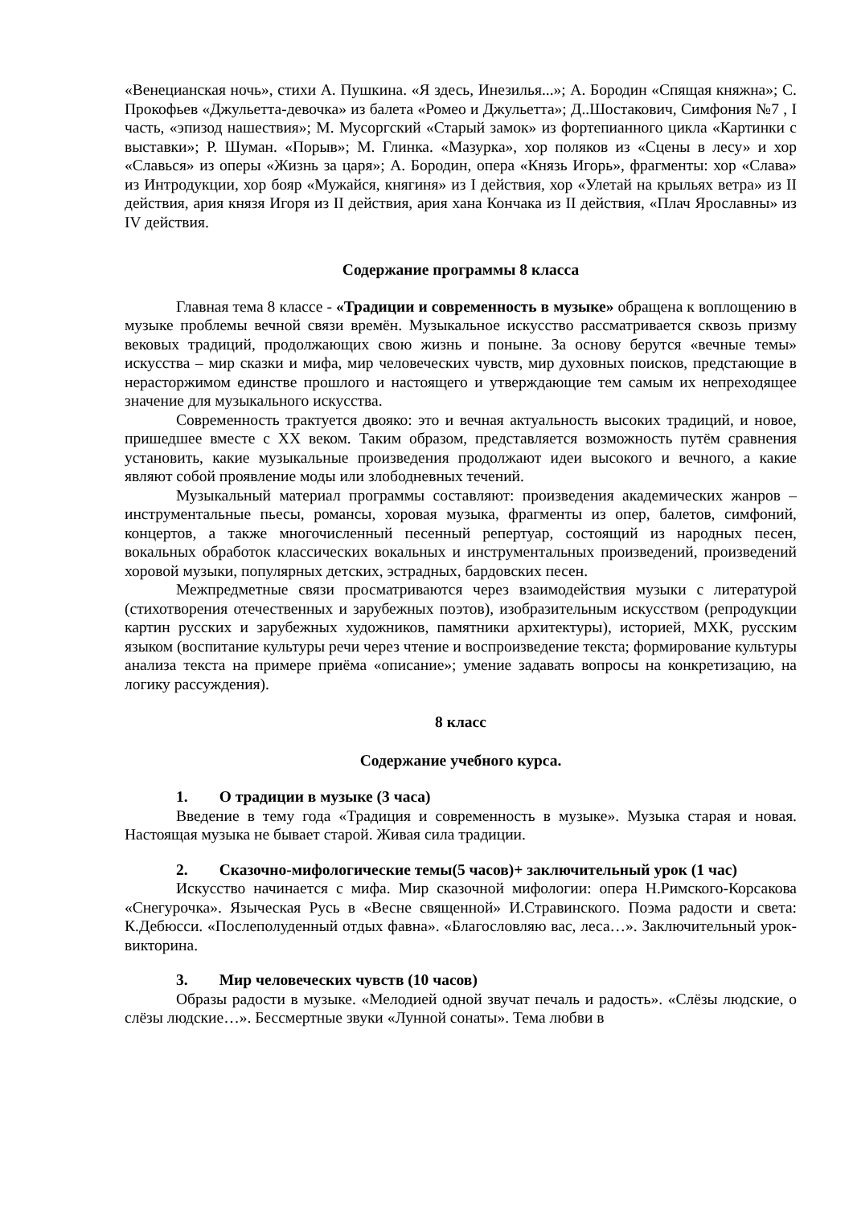«Венецианская ночь», стихи А. Пушкина. «Я здесь, Инезилья...»; А. Бородин «Спящая княжна»; С. Прокофьев «Джульетта-девочка» из балета «Ромео и Джульетта»; Д..Шостакович, Симфония №7 , I часть, «эпизод нашествия»; М. Мусоргский «Старый замок» из фортепианного цикла «Картинки с выставки»; Р. Шуман. «Порыв»; М. Глинка. «Мазурка», хор поляков из «Сцены в лесу» и хор «Славься» из оперы «Жизнь за царя»; А. Бородин, опера «Князь Игорь», фрагменты: хор «Слава» из Интродукции, хор бояр «Мужайся, княгиня» из I действия, хор «Улетай на крыльях ветра» из II действия, ария князя Игоря из II действия, ария хана Кончака из II действия, «Плач Ярославны» из IV действия.
Содержание программы 8 класса
Главная тема 8 классе - «Традиции и современность в музыке» обращена к воплощению в музыке проблемы вечной связи времён. Музыкальное искусство рассматривается сквозь призму вековых традиций, продолжающих свою жизнь и поныне. За основу берутся «вечные темы» искусства – мир сказки и мифа, мир человеческих чувств, мир духовных поисков, предстающие в нерасторжимом единстве прошлого и настоящего и утверждающие тем самым их непреходящее значение для музыкального искусства.
Современность трактуется двояко: это и вечная актуальность высоких традиций, и новое, пришедшее вместе с XX веком. Таким образом, представляется возможность путём сравнения установить, какие музыкальные произведения продолжают идеи высокого и вечного, а какие являют собой проявление моды или злободневных течений.
Музыкальный материал программы составляют: произведения академических жанров – инструментальные пьесы, романсы, хоровая музыка, фрагменты из опер, балетов, симфоний, концертов, а также многочисленный песенный репертуар, состоящий из народных песен, вокальных обработок классических вокальных и инструментальных произведений, произведений хоровой музыки, популярных детских, эстрадных, бардовских песен.
Межпредметные связи просматриваются через взаимодействия музыки с литературой (стихотворения отечественных и зарубежных поэтов), изобразительным искусством (репродукции картин русских и зарубежных художников, памятники архитектуры), историей, МХК, русским языком (воспитание культуры речи через чтение и воспроизведение текста; формирование культуры анализа текста на примере приёма «описание»; умение задавать вопросы на конкретизацию, на логику рассуждения).
8 класс
Содержание учебного курса.
1. О традиции в музыке (3 часа)
Введение в тему года «Традиция и современность в музыке». Музыка старая и новая. Настоящая музыка не бывает старой. Живая сила традиции.
2. Сказочно-мифологические темы(5 часов)+ заключительный урок (1 час)
Искусство начинается с мифа. Мир сказочной мифологии: опера Н.Римского-Корсакова «Снегурочка». Языческая Русь в «Весне священной» И.Стравинского. Поэма радости и света: К.Дебюсси. «Послеполуденный отдых фавна». «Благословляю вас, леса…». Заключительный урок-викторина.
3. Мир человеческих чувств (10 часов)
Образы радости в музыке. «Мелодией одной звучат печаль и радость». «Слёзы людские, о слёзы людские…». Бессмертные звуки «Лунной сонаты». Тема любви в